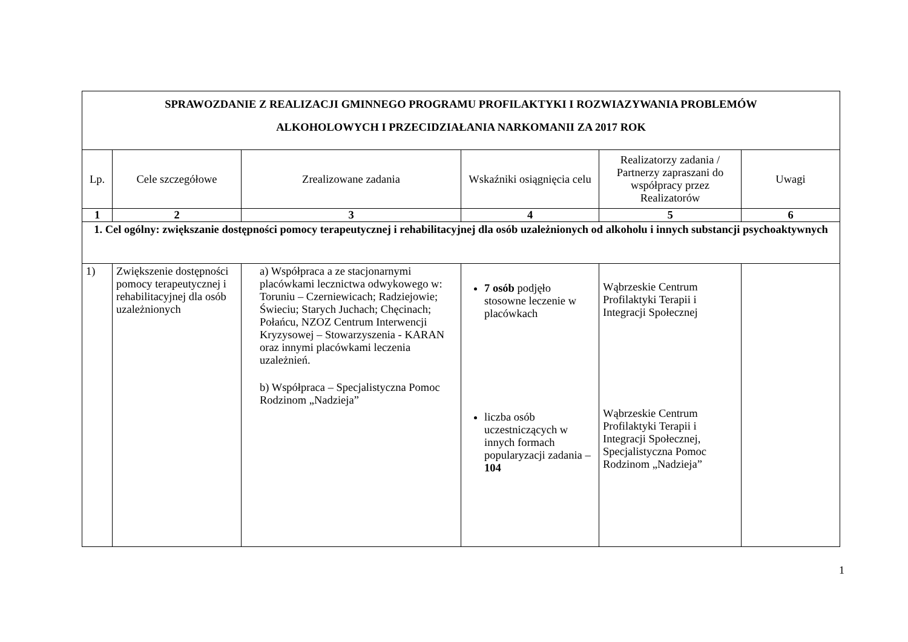| SPRAWOZDANIE Z REALIZACJI GMINNEGO PROGRAMU PROFILAKTYKI I ROZWIAZYWANIA PROBLEMÓW ALKOHOLOWYCH I PRZECIDZIAŁANIA NARKOMANII ZA 2017 ROK | | | | | |
| Lp. | Cele szczegółowe | Zrealizowane zadania | Wskaźniki osiągnięcia celu | Realizatorzy zadania / Partnerzy zapraszani do współpracy przez Realizatorów | Uwagi |
| 1 | 2 | 3 | 4 | 5 | 6 |
| 1. Cel ogólny: zwiększanie dostępności pomocy terapeutycznej i rehabilitacyjnej dla osób uzależnionych od alkoholu i innych substancji psychoaktywnych | | | | | |
| 1) | Zwiększenie dostępności pomocy terapeutycznej i rehabilitacyjnej dla osób uzależnionych | a) Współpraca a ze stacjonarnymi placówkami lecznictwa odwykowego w: Toruniu – Czerniewicach; Radziejowie; Świeciu; Starych Juchach; Chęcinach; Połańcu, NZOZ Centrum Interwencji Kryzysowej – Stowarzyszenia - KARAN oraz innymi placówkami leczenia uzależnień. b) Współpraca – Specjalistyczna Pomoc Rodzinom „Nadzieja” | 7 osób podjęło stosowne leczenie w placówkach liczba osób uczestniczących w innych formach popularyzacji zadania – 104 | Wąbrzeskie Centrum Profilaktyki Terapii i Integracji Społecznej Wąbrzeskie Centrum Profilaktyki Terapii i Integracji Społecznej, Specjalistyczna Pomoc Rodzinom „Nadzieja” | |
1